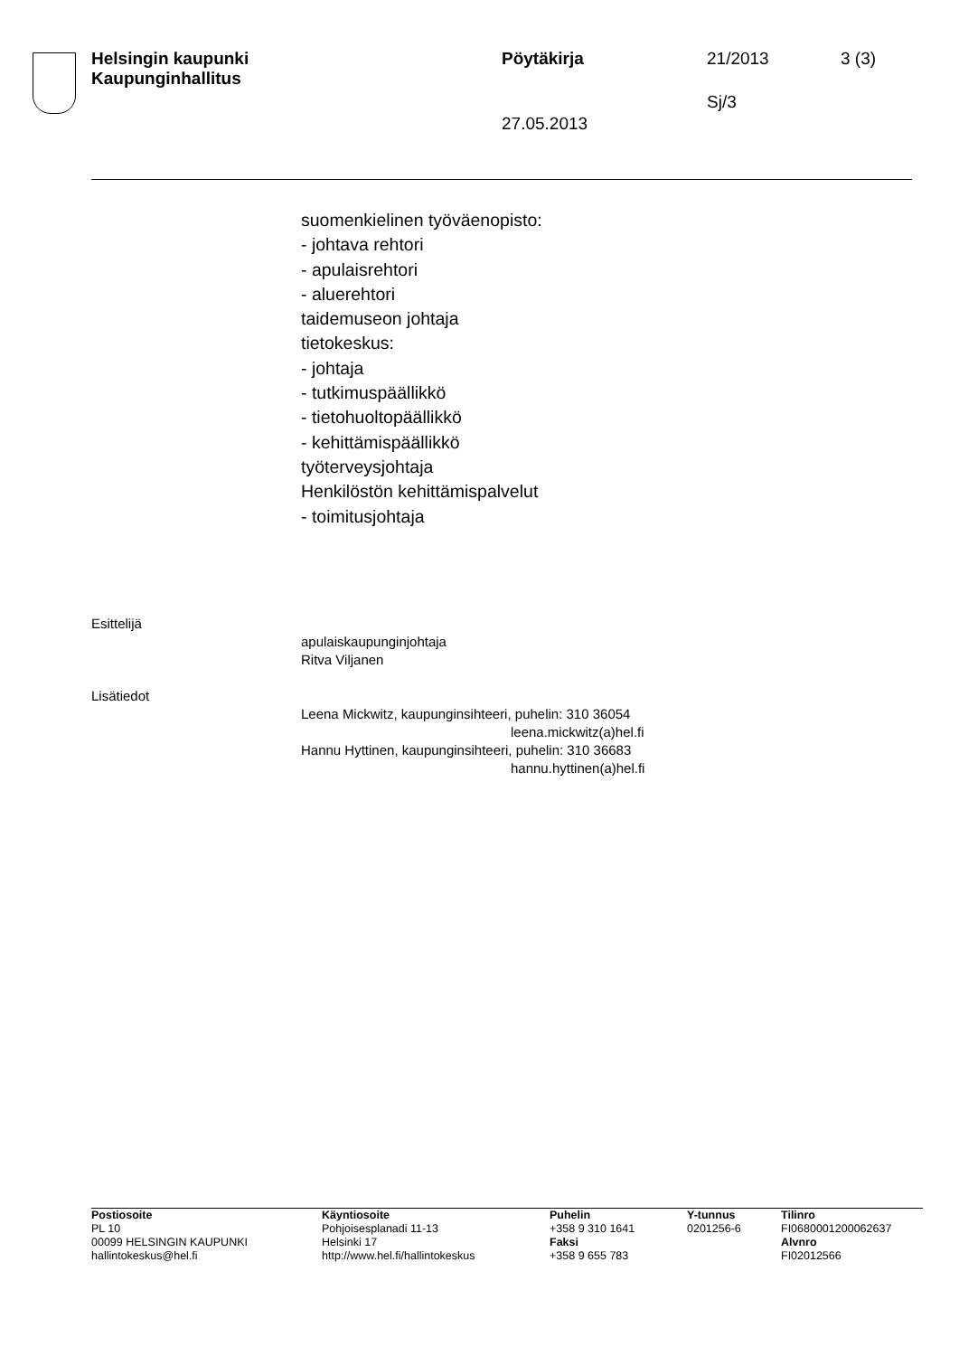Helsingin kaupunki
Kaupunginhallitus
Pöytäkirja 21/2013 3 (3)
Sj/3
27.05.2013
suomenkielinen työväenopisto:
- johtava rehtori
- apulaisrehtori
- aluerehtori
taidemuseon johtaja
tietokeskus:
- johtaja
- tutkimuspäällikkö
- tietohuoltopäällikkö
- kehittämispäällikkö
työterveysjohtaja
Henkilöstön kehittämispalvelut
- toimitusjohtaja
Esittelijä
apulaiskaupunginjohtaja
Ritva Viljanen
Lisätiedot
Leena Mickwitz, kaupunginsihteeri, puhelin: 310 36054
leena.mickwitz(a)hel.fi
Hannu Hyttinen, kaupunginsihteeri, puhelin: 310 36683
hannu.hyttinen(a)hel.fi
Postiosoite
PL 10
00099 HELSINGIN KAUPUNKI
hallintokeskus@hel.fi
Käyntiosoite
Pohjoisesplanadi 11-13
Helsinki 17
http://www.hel.fi/hallintokeskus
Puhelin
+358 9 310 1641
Faksi
+358 9 655 783
Y-tunnus
0201256-6
Tilinro
FI0680001200062637
Alvnro
FI02012566